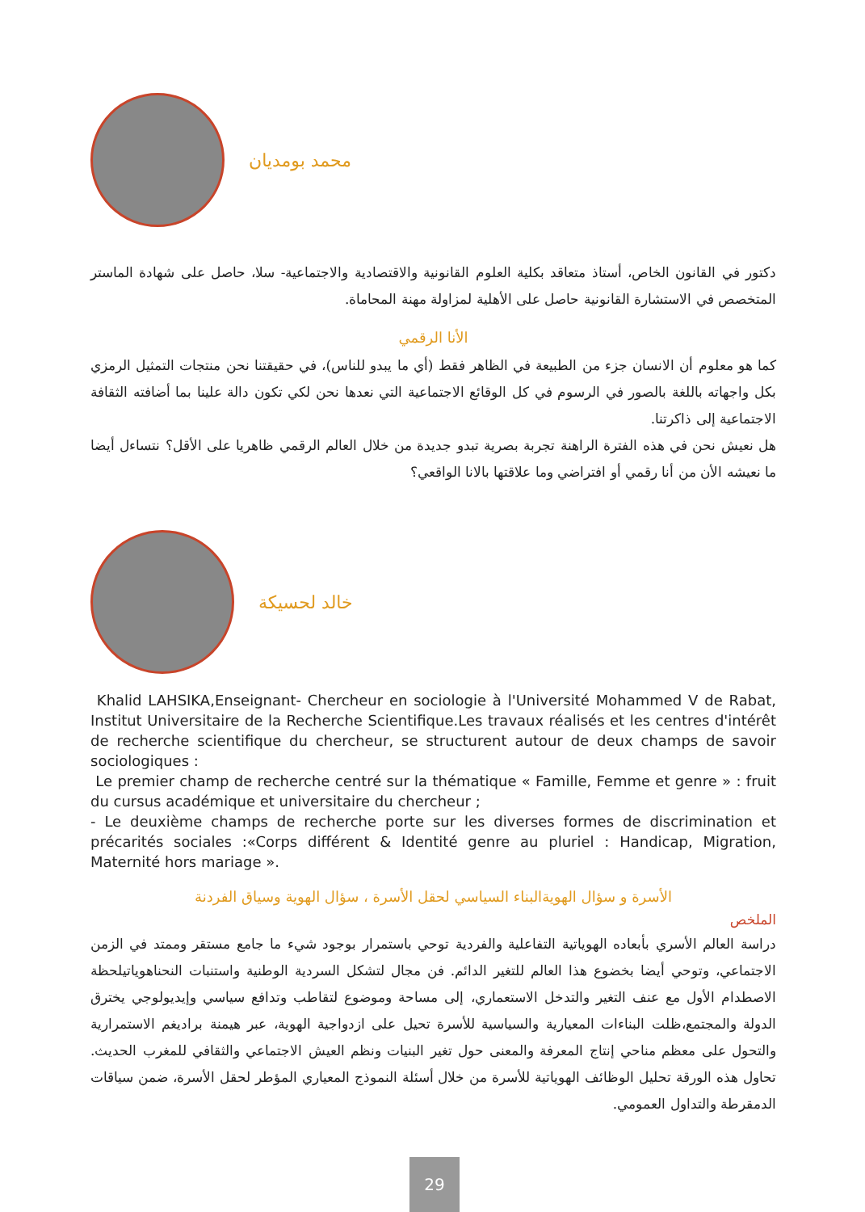محمد بومديان
دكتور في القانون الخاص، أستاذ متعاقد بكلية العلوم القانونية والاقتصادية والاجتماعية- سلا، حاصل على شهادة الماستر المتخصص في الاستشارة القانونية حاصل على الأهلية لمزاولة مهنة المحاماة.
الأنا الرقمي
كما هو معلوم أن الانسان جزء من الطبيعة في الظاهر فقط (أي ما يبدو للناس)، في حقيقتنا نحن منتجات التمثيل الرمزي بكل واجهاته باللغة بالصور في الرسوم في كل الوقائع الاجتماعية التي نعدها نحن لكي تكون دالة علينا بما أضافته الثقافة الاجتماعية إلى ذاكرتنا.
هل نعيش نحن في هذه الفترة الراهنة تجربة بصرية تبدو جديدة من خلال العالم الرقمي ظاهريا على الأقل؟ نتساءل أيضا ما نعيشه الأن من أنا رقمي أو افتراضي وما علاقتها بالانا الواقعي؟
خالد لحسيكة
Khalid LAHSIKA,Enseignant- Chercheur en sociologie à l'Université Mohammed V de Rabat, Institut Universitaire de la Recherche Scientifique.Les travaux réalisés et les centres d'intérêt de recherche scientifique du chercheur, se structurent autour de deux champs de savoir sociologiques :
Le premier champ de recherche centré sur la thématique « Famille, Femme et genre » : fruit du cursus académique et universitaire du chercheur ;
- Le deuxième champs de recherche porte sur les diverses formes de discrimination et précarités sociales :«Corps différent & Identité genre au pluriel : Handicap, Migration, Maternité hors mariage ».
الأسرة و سؤال الهويةالبناء السياسي لحقل الأسرة ، سؤال الهوية وسياق الفردنة
الملخص
دراسة العالم الأسري بأبعاده الهوياتية التفاعلية والفردية توحي باستمرار بوجود شيء ما جامع مستقر وممتد في الزمن الاجتماعي، وتوحي أيضا بخضوع هذا العالم للتغير الدائم. فن مجال لتشكل السردية الوطنية واستنبات النحناهوياتيلحظة الاصطدام الأول مع عنف التغير والتدخل الاستعماري، إلى مساحة وموضوع لتقاطب وتدافع سياسي وإيديولوجي يخترق الدولة والمجتمع،ظلت البناءات المعيارية والسياسية للأسرة تحيل على ازدواجية الهوية، عبر هيمنة براديغم الاستمرارية والتحول على معظم مناحي إنتاج المعرفة والمعنى حول تغير البنيات ونظم العيش الاجتماعي والثقافي للمغرب الحديث. تحاول هذه الورقة تحليل الوظائف الهوياتية للأسرة من خلال أسئلة النموذج المعياري المؤطر لحقل الأسرة، ضمن سياقات الدمقرطة والتداول العمومي.
29